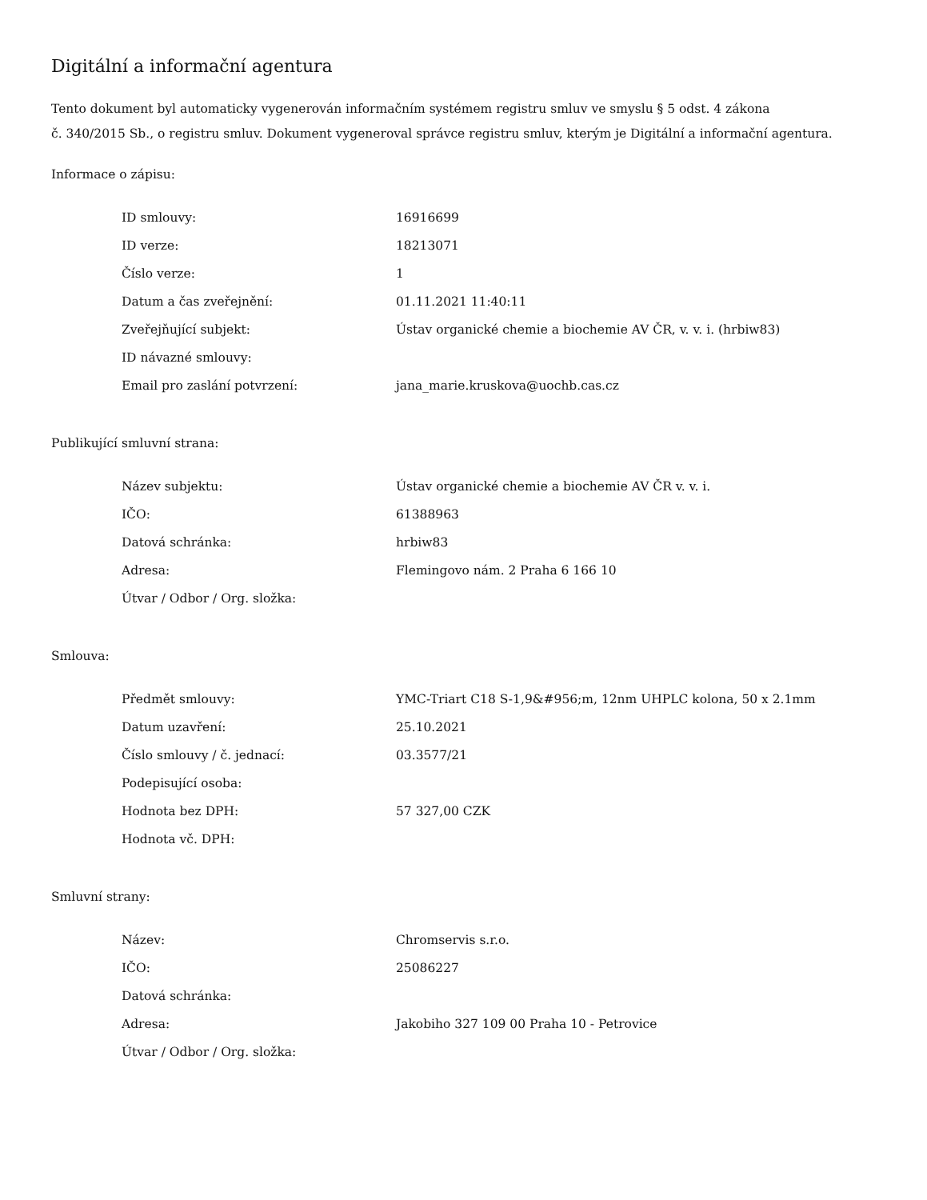Digitální a informační agentura
Tento dokument byl automaticky vygenerován informačním systémem registru smluv ve smyslu § 5 odst. 4 zákona
č. 340/2015 Sb., o registru smluv. Dokument vygeneroval správce registru smluv, kterým je Digitální a informační agentura.
Informace o zápisu:
| ID smlouvy: | 16916699 |
| ID verze: | 18213071 |
| Číslo verze: | 1 |
| Datum a čas zveřejnění: | 01.11.2021 11:40:11 |
| Zveřejňující subjekt: | Ústav organické chemie a biochemie AV ČR, v. v. i. (hrbiw83) |
| ID návazné smlouvy: | |
| Email pro zaslání potvrzení: | jana_marie.kruskova@uochb.cas.cz |
Publikující smluvní strana:
| Název subjektu: | Ústav organické chemie a biochemie AV ČR v. v. i. |
| IČO: | 61388963 |
| Datová schránka: | hrbiw83 |
| Adresa: | Flemingovo nám. 2 Praha 6 166 10 |
| Útvar / Odbor / Org. složka: | |
Smlouva:
| Předmět smlouvy: | YMC-Triart C18 S-1,9&#956;m, 12nm UHPLC kolona, 50 x 2.1mm |
| Datum uzavření: | 25.10.2021 |
| Číslo smlouvy / č. jednací: | 03.3577/21 |
| Podepisující osoba: | |
| Hodnota bez DPH: | 57 327,00 CZK |
| Hodnota vč. DPH: | |
Smluvní strany:
| Název: | Chromservis s.r.o. |
| IČO: | 25086227 |
| Datová schránka: | |
| Adresa: | Jakobiho 327 109 00 Praha 10 - Petrovice |
| Útvar / Odbor / Org. složka: | |